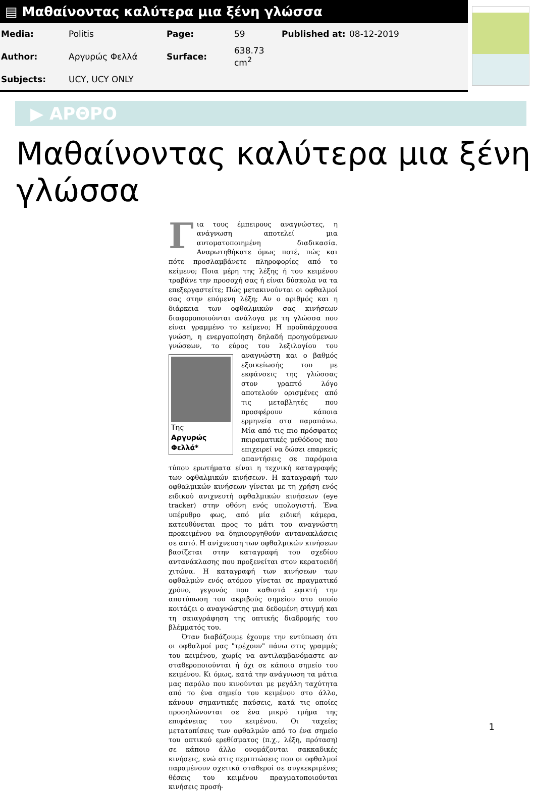▤ Μαθαίνοντας καλύτερα μια ξένη γλώσσα
| Media: | Politis | Page: | 59 | Published at: | 08-12-2019 |
| Author: | Αργυρώς Φελλά | Surface: | 638.73 cm<sup>2</sup> | | |
| Subjects: | UCY, UCY ONLY | | | | |
▶ ΑΡΘΡΟ
Μαθαίνοντας καλύτερα μια ξένη γλώσσα
Για τους έμπειρους αναγνώστες, η ανάγνωση αποτελεί μια αυτοματοποιημένη διαδικασία. Αναρωτηθήκατε όμως ποτέ, πώς και πότε προσλαμβάνετε πληροφορίες από το κείμενο; Ποια μέρη της λέξης ή του κειμένου τραβάνε την προσοχή σας ή είναι δύσκολα να τα επεξεργαστείτε; Πώς μετακινούνται οι οφθαλμοί σας στην επόμενη λέξη; Αν ο αριθμός και η διάρκεια των οφθαλμικών σας κινήσεων διαφοροποιούνται ανάλογα με τη γλώσσα που είναι γραμμένο το κείμενο; Η προϋπάρχουσα γνώση, η ενεργοποίηση δηλαδή προηγούμενων γνώσεων, το εύρος του λεξιλογίου Της
Αργυρώς Φελλά* του αναγνώστη και ο βαθμός εξοικείωσής του με εκφάνσεις της γλώσσας στον γραπτό λόγο αποτελούν ορισμένες από τις μεταβλητές που προσφέρουν κάποια ερμηνεία στα παραπάνω. Μία από τις πιο πρόσφατες πειραματικές μεθόδους που επιχειρεί να δώσει επαρκείς απαντήσεις σε παρόμοια τύπου ερωτήματα είναι η τεχνική καταγραφής των οφθαλμικών κινήσεων. Η καταγραφή των οφθαλμικών κινήσεων γίνεται με τη χρήση ενός ειδικού ανιχνευτή οφθαλμικών κινήσεων (eye tracker) στην οθόνη ενός υπολογιστή. Ένα υπέρυθρο φως, από μία ειδική κάμερα, κατευθύνεται προς το μάτι του αναγνώστη προκειμένου να δημιουργηθούν αντανακλάσεις σε αυτό. Η ανίχνευση των οφθαλμικών κινήσεων βασίζεται στην καταγραφή του σχεδίου αντανάκλασης που προξενείται στον κερατοειδή χιτώνα. Η καταγραφή των κινήσεων των οφθαλμών ενός ατόμου γίνεται σε πραγματικό χρόνο, γεγονός που καθιστά εφικτή την αποτύπωση του ακριβούς σημείου στο οποίο κοιτάζει ο αναγνώστης μια δεδομένη στιγμή και τη σκιαγράφηση της οπτικής διαδρομής του βλέμματός του.
Όταν διαβάζουμε έχουμε την εντύπωση ότι οι οφθαλμοί μας "τρέχουν" πάνω στις γραμμές του κειμένου, χωρίς να αντιλαμβανόμαστε αν σταθεροποιούνται ή όχι σε κάποιο σημείο του κειμένου. Κι όμως, κατά την ανάγνωση τα μάτια μας παρόλο που κινούνται με μεγάλη ταχύτητα από το ένα σημείο του κειμένου στο άλλο, κάνουν σημαντικές παύσεις, κατά τις οποίες προσηλώνονται σε ένα μικρό τμήμα της επιφάνειας του κειμένου. Οι ταχείες μετατοπίσεις των οφθαλμών από το ένα σημείο του οπτικού ερεθίσματος (π.χ., λέξη, πρόταση) σε κάποιο άλλο ονομάζονται σακκαδικές κινήσεις, ενώ στις περιπτώσεις που οι οφθαλμοί παραμένουν σχετικά σταθεροί σε συγκεκριμένες θέσεις του κειμένου πραγματοποιούνται κινήσεις προσή-
1